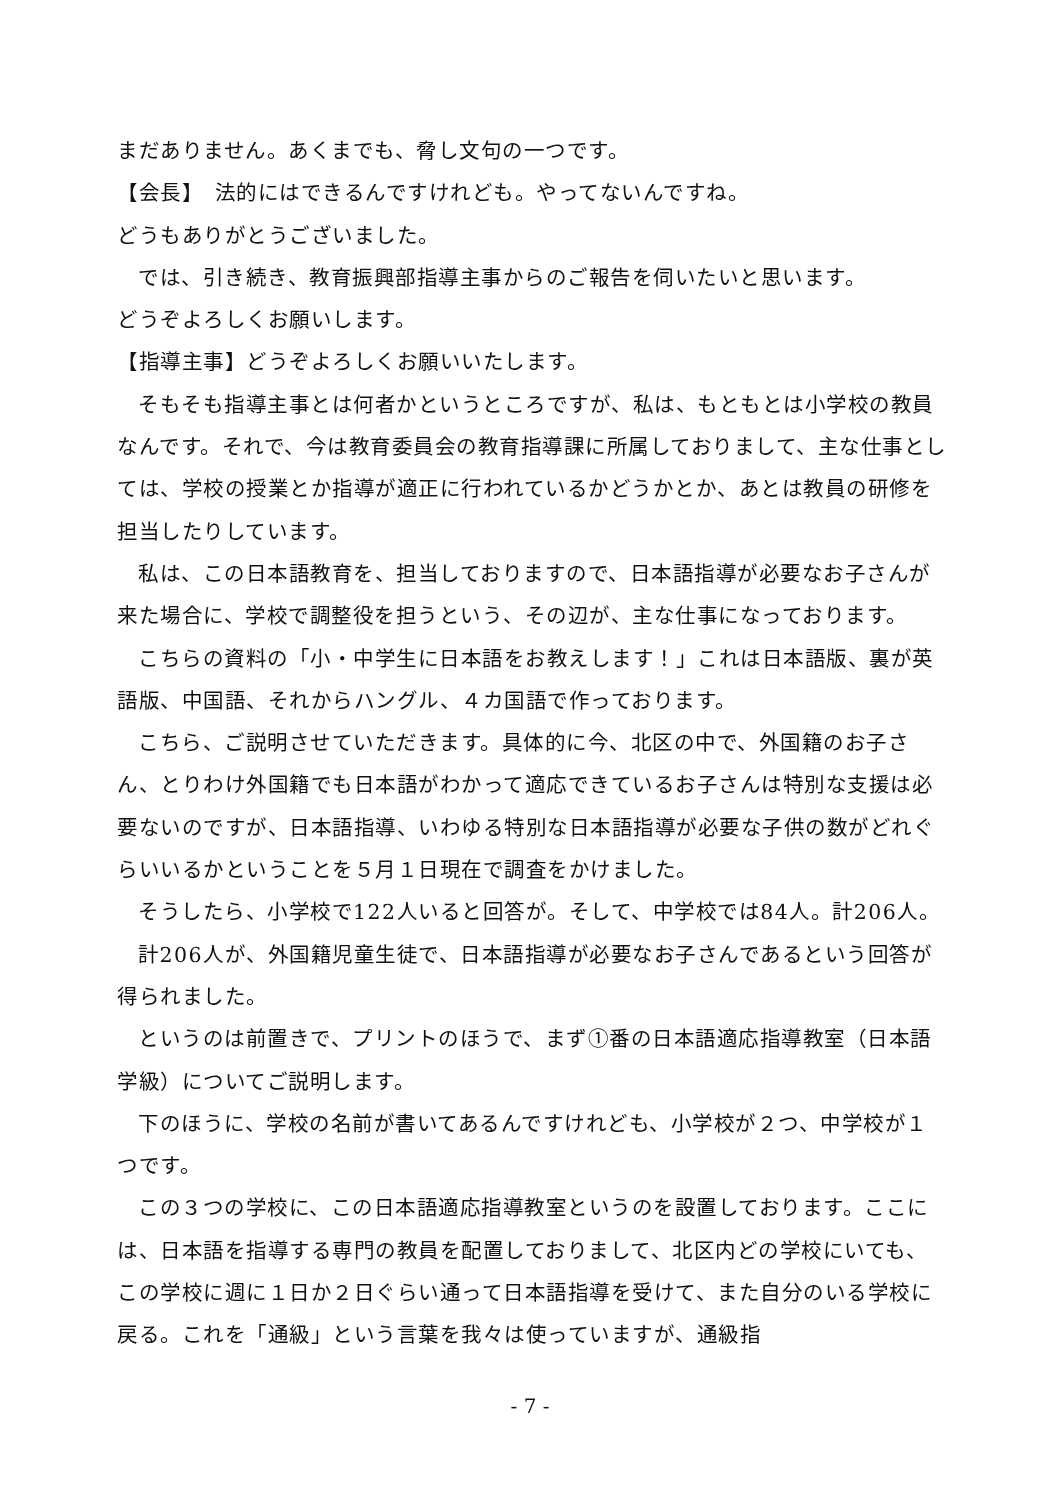まだありません。あくまでも、脅し文句の一つです。
【会長】　法的にはできるんですけれども。やってないんですね。
どうもありがとうございました。
では、引き続き、教育振興部指導主事からのご報告を伺いたいと思います。
どうぞよろしくお願いします。
【指導主事】どうぞよろしくお願いいたします。
そもそも指導主事とは何者かというところですが、私は、もともとは小学校の教員なんです。それで、今は教育委員会の教育指導課に所属しておりまして、主な仕事としては、学校の授業とか指導が適正に行われているかどうかとか、あとは教員の研修を担当したりしています。
私は、この日本語教育を、担当しておりますので、日本語指導が必要なお子さんが来た場合に、学校で調整役を担うという、その辺が、主な仕事になっております。
こちらの資料の「小・中学生に日本語をお教えします！」これは日本語版、裏が英語版、中国語、それからハングル、４カ国語で作っております。
こちら、ご説明させていただきます。具体的に今、北区の中で、外国籍のお子さん、とりわけ外国籍でも日本語がわかって適応できているお子さんは特別な支援は必要ないのですが、日本語指導、いわゆる特別な日本語指導が必要な子供の数がどれぐらいいるかということを５月１日現在で調査をかけました。
そうしたら、小学校で122人いると回答が。そして、中学校では84人。計206人。
計206人が、外国籍児童生徒で、日本語指導が必要なお子さんであるという回答が得られました。
というのは前置きで、プリントのほうで、まず①番の日本語適応指導教室（日本語学級）についてご説明します。
下のほうに、学校の名前が書いてあるんですけれども、小学校が２つ、中学校が１つです。
この３つの学校に、この日本語適応指導教室というのを設置しております。ここには、日本語を指導する専門の教員を配置しておりまして、北区内どの学校にいても、この学校に週に１日か２日ぐらい通って日本語指導を受けて、また自分のいる学校に戻る。これを「通級」という言葉を我々は使っていますが、通級指
- 7 -